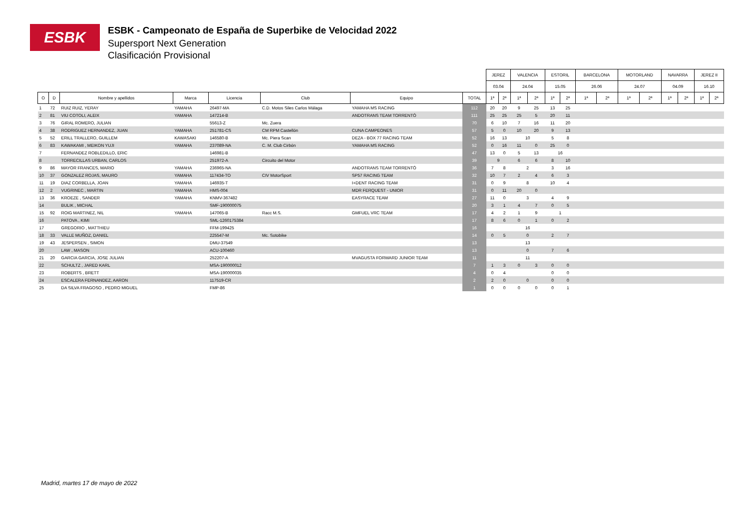ESBK
ESBK - Campeonato de España de Superbike de Velocidad 2022
Supersport Next Generation
Clasificación Provisional
| | | | | | | | | JEREZ | | VALENCIA | | ESTORIL | | BARCELONA | | MOTORLAND | | NAVARRA | | JEREZ II | |
| --- | --- | --- | --- | --- | --- | --- | --- | --- | --- | --- | --- | --- | --- | --- | --- | --- | --- | --- | --- | --- | --- |
| | | | | | | | | 03.04 | | 24.04 | | 15.05 | | 26.06 | | 24.07 | | 04.09 | | 16.10 | |
| O | D | Nombre y apellidos | Marca | Licencia | Club | Equipo | TOTAL | 1ª | 2ª | 1ª | 2ª | 1ª | 2ª | 1ª | 2ª | 1ª | 2ª | 1ª | 2ª | 1ª | 2ª |
| 1 | 72 | RUIZ RUIZ, YERAY | YAMAHA | 26497-MA | C.D. Motos Siles Carlos Málaga | YAMAHA MS RACING | 112 | 20 | 20 | 9 | 25 | 13 | 25 | | | | | | | | |
| 2 | 81 | VIU COTOLI, ALEIX | YAMAHA | 147214-B | | ANDOTRANS TEAM TORRENTÓ | 111 | 25 | 25 | 25 | 5 | 20 | 11 | | | | | | | | |
| 3 | 76 | GIRAL ROMERO, JULIAN | | 55613-Z | Mc. Zuera | | 70 | 6 | 10 | 7 | 16 | 11 | 20 | | | | | | | | |
| 4 | 38 | RODRIGUEZ HERNANDEZ, JUAN | YAMAHA | 251781-CS | CM RPM Castellón | CUNA CAMPEONES | 57 | 5 | 0 | 10 | 20 | 9 | 13 | | | | | | | | |
| 5 | 52 | ERILL TRALLERO, GUILLEM | KAWASAKI | 146580-B | Mc. Piera Scan | DEZA - BOX 77 RACING TEAM | 52 | 16 | 13 | 10 | | 5 | 8 | | | | | | | | |
| 6 | 83 | KAWAKAMI , MEIKON YUJI | YAMAHA | 237089-NA | C. M. Club Cirbón | YAMAHA MS RACING | 52 | 0 | 16 | 11 | 0 | 25 | 0 | | | | | | | | |
| 7 | | FERNANDEZ ROBLEDILLO, ERIC | | 146981-B | | | 47 | 13 | 0 | 5 | 13 | 16 | | | | | | | | | |
| 8 | | TORRECILLAS URBAN, CARLOS | | 251972-A | Circuito del Motor | | 39 | 9 | | 6 | 6 | 8 | 10 | | | | | | | | |
| 9 | 86 | MAYOR FRANCES, MARIO | YAMAHA | 236965-NA | | ANDOTRANS TEAM TORRENTÓ | 36 | 7 | 8 | 2 | | 3 | 16 | | | | | | | | |
| 10 | 37 | GONZALEZ ROJAS, MAURO | YAMAHA | 117434-TO | CIV MotorSport | SP57 RACING TEAM | 32 | 10 | 7 | 2 | 4 | 6 | 3 | | | | | | | | |
| 11 | 19 | DIAZ CORBELLA, JOAN | YAMAHA | 146935-T | | I+DENT RACING TEAM | 31 | 0 | 9 | 8 | | 10 | 4 | | | | | | | | |
| 12 | 2 | VUGRINEC , MARTIN | YAMAHA | HMS-004 | | MDR FERQUEST - UNIOR | 31 | 0 | 11 | 20 | 0 | | | | | | | | | | |
| 13 | 36 | KROEZE , SANDER | YAMAHA | KNMV-367482 | | EASYRACE TEAM | 27 | 11 | 0 | 3 | | 4 | 9 | | | | | | | | |
| 14 | | BULIK , MICHAL | | SMF-190000075 | | | 20 | 3 | 1 | 4 | 7 | 0 | 5 | | | | | | | | |
| 15 | 92 | ROIG MARTINEZ, NIL | YAMAHA | 147065-B | Racc M.S. | GMFUEL VRC TEAM | 17 | 4 | 2 | 1 | 9 | 1 | | | | | | | | | |
| 16 | | PATOVA , KIMI | | SML-1260175384 | | | 17 | 8 | 6 | 0 | 1 | 0 | 2 | | | | | | | | |
| 17 | | GREGORIO , MATTHIEU | | FFM-199425 | | | 16 | | | 16 | | | | | | | | | | | |
| 18 | 33 | VALLE MUÑOZ, DANIEL | | 225547-M | Mc. Sotobike | | 14 | 0 | 5 | 0 | | 2 | 7 | | | | | | | | |
| 19 | 43 | JESPERSEN , SIMON | | DMU-37549 | | | 13 | | | 13 | | | | | | | | | | | |
| 20 | | LAW , MASON | | ACU-100460 | | | 13 | | | 0 | | 7 | 6 | | | | | | | | |
| 21 | 20 | GARCIA GARCIA, JOSE JULIAN | | 252207-A | | MVAGUSTA FORWARD JUNIOR TEAM | 11 | | | 11 | | | | | | | | | | | |
| 22 | | SCHULTZ , JARED KARL | | MSA-190000012 | | | 7 | 1 | 3 | 0 | 3 | 0 | 0 | | | | | | | | |
| 23 | | ROBERTS , BRETT | | MSA-190000035 | | | 4 | 0 | 4 | | | 0 | 0 | | | | | | | | |
| 24 | | ESCALERA FERNANDEZ, AARON | | 117519-CR | | | 2 | 2 | 0 | 0 | | 0 | 0 | | | | | | | | |
| 25 | | DA SILVA FRAGOSO , PEDRO MIGUEL | | FMP-86 | | | 1 | 0 | 0 | 0 | 0 | 0 | 1 | | | | | | | | |
Madrid, martes 17 de mayo de 2022